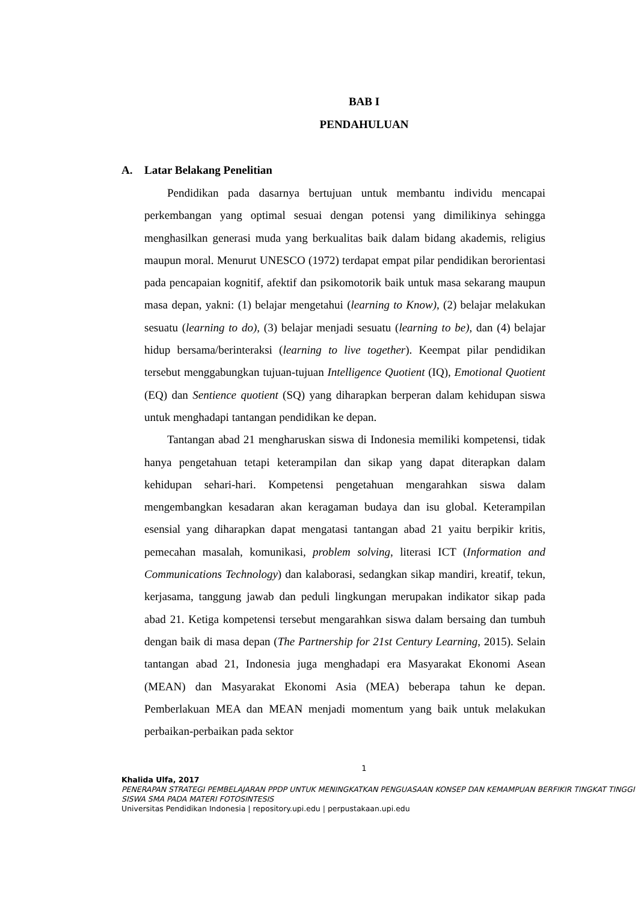BAB I
PENDAHULUAN
A. Latar Belakang Penelitian
Pendidikan pada dasarnya bertujuan untuk membantu individu mencapai perkembangan yang optimal sesuai dengan potensi yang dimilikinya sehingga menghasilkan generasi muda yang berkualitas baik dalam bidang akademis, religius maupun moral. Menurut UNESCO (1972) terdapat empat pilar pendidikan berorientasi pada pencapaian kognitif, afektif dan psikomotorik baik untuk masa sekarang maupun masa depan, yakni: (1) belajar mengetahui (learning to Know), (2) belajar melakukan sesuatu (learning to do), (3) belajar menjadi sesuatu (learning to be), dan (4) belajar hidup bersama/berinteraksi (learning to live together). Keempat pilar pendidikan tersebut menggabungkan tujuan-tujuan Intelligence Quotient (IQ), Emotional Quotient (EQ) dan Sentience quotient (SQ) yang diharapkan berperan dalam kehidupan siswa untuk menghadapi tantangan pendidikan ke depan.
Tantangan abad 21 mengharuskan siswa di Indonesia memiliki kompetensi, tidak hanya pengetahuan tetapi keterampilan dan sikap yang dapat diterapkan dalam kehidupan sehari-hari. Kompetensi pengetahuan mengarahkan siswa dalam mengembangkan kesadaran akan keragaman budaya dan isu global. Keterampilan esensial yang diharapkan dapat mengatasi tantangan abad 21 yaitu berpikir kritis, pemecahan masalah, komunikasi, problem solving, literasi ICT (Information and Communications Technology) dan kalaborasi, sedangkan sikap mandiri, kreatif, tekun, kerjasama, tanggung jawab dan peduli lingkungan merupakan indikator sikap pada abad 21. Ketiga kompetensi tersebut mengarahkan siswa dalam bersaing dan tumbuh dengan baik di masa depan (The Partnership for 21st Century Learning, 2015). Selain tantangan abad 21, Indonesia juga menghadapi era Masyarakat Ekonomi Asean (MEAN) dan Masyarakat Ekonomi Asia (MEA) beberapa tahun ke depan. Pemberlakuan MEA dan MEAN menjadi momentum yang baik untuk melakukan perbaikan-perbaikan pada sektor
1
Khalida Ulfa, 2017
PENERAPAN STRATEGI PEMBELAJARAN PPDP UNTUK MENINGKATKAN PENGUASAAN KONSEP DAN KEMAMPUAN BERFIKIR TINGKAT TINGGI SISWA SMA PADA MATERI FOTOSINTESIS
Universitas Pendidikan Indonesia | repository.upi.edu | perpustakaan.upi.edu